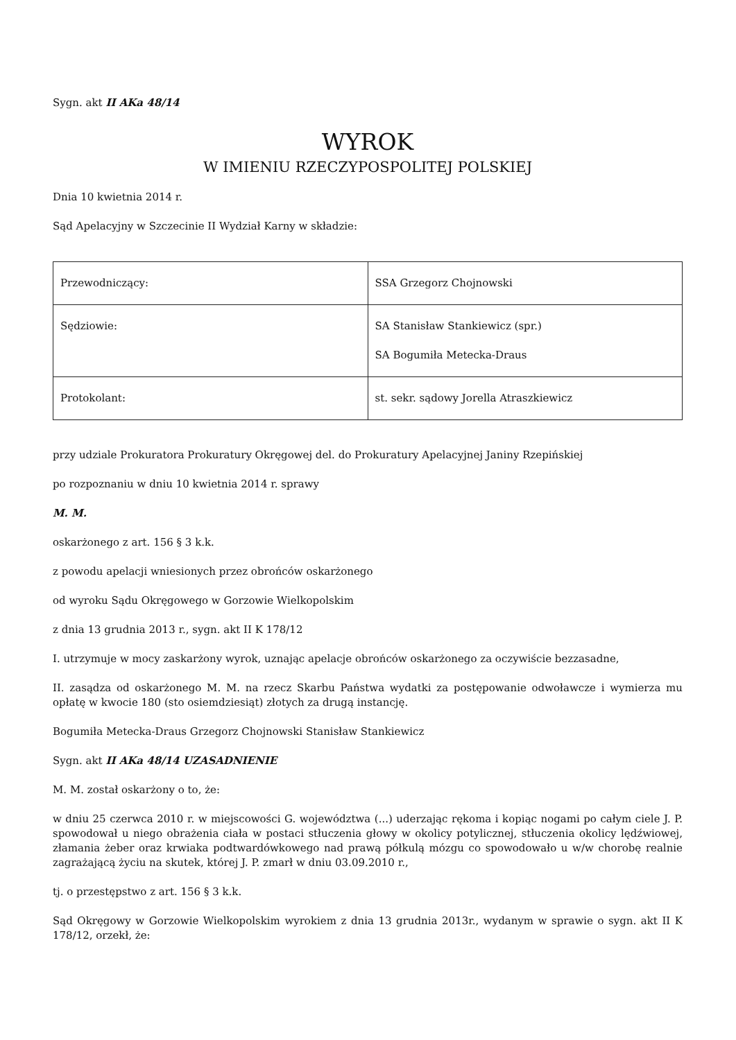Sygn. akt II AKa 48/14
WYROK
W IMIENIU RZECZYPOSPOLITEJ POLSKIEJ
Dnia 10 kwietnia 2014 r.
Sąd Apelacyjny w Szczecinie II Wydział Karny w składzie:
| Przewodniczący: | SSA Grzegorz Chojnowski |
| Sędziowie: | SA Stanisław Stankiewicz (spr.) SA Bogumiła Metecka-Draus |
| Protokolant: | st. sekr. sądowy Jorella Atraszkiewicz |
przy udziale Prokuratora Prokuratury Okręgowej del. do Prokuratury Apelacyjnej Janiny Rzepińskiej
po rozpoznaniu w dniu 10 kwietnia 2014 r. sprawy
M. M.
oskarżonego z art. 156 § 3 k.k.
z powodu apelacji wniesionych przez obrońców oskarżonego
od wyroku Sądu Okręgowego w Gorzowie Wielkopolskim
z dnia 13 grudnia 2013 r., sygn. akt II K 178/12
I. utrzymuje w mocy zaskarżony wyrok, uznając apelacje obrońców oskarżonego za oczywiście bezzasadne,
II. zasądza od oskarżonego M. M. na rzecz Skarbu Państwa wydatki za postępowanie odwoławcze i wymierza mu opłatę w kwocie 180 (sto osiemdziesiąt) złotych za drugą instancję.
Bogumiła Metecka-Draus Grzegorz Chojnowski Stanisław Stankiewicz
Sygn. akt II AKa 48/14 UZASADNIENIE
M. M. został oskarżony o to, że:
w dniu 25 czerwca 2010 r. w miejscowości G. województwa (...) uderzając rękoma i kopiąc nogami po całym ciele J. P. spowodował u niego obrażenia ciała w postaci stłuczenia głowy w okolicy potylicznej, stłuczenia okolicy lędźwiowej, złamania żeber oraz krwiaka podtwardówkowego nad prawą półkulą mózgu co spowodowało u w/w chorobę realnie zagrażającą życiu na skutek, której J. P. zmarł w dniu 03.09.2010 r.,
tj. o przestępstwo z art. 156 § 3 k.k.
Sąd Okręgowy w Gorzowie Wielkopolskim wyrokiem z dnia 13 grudnia 2013r., wydanym w sprawie o sygn. akt II K 178/12, orzekł, że: